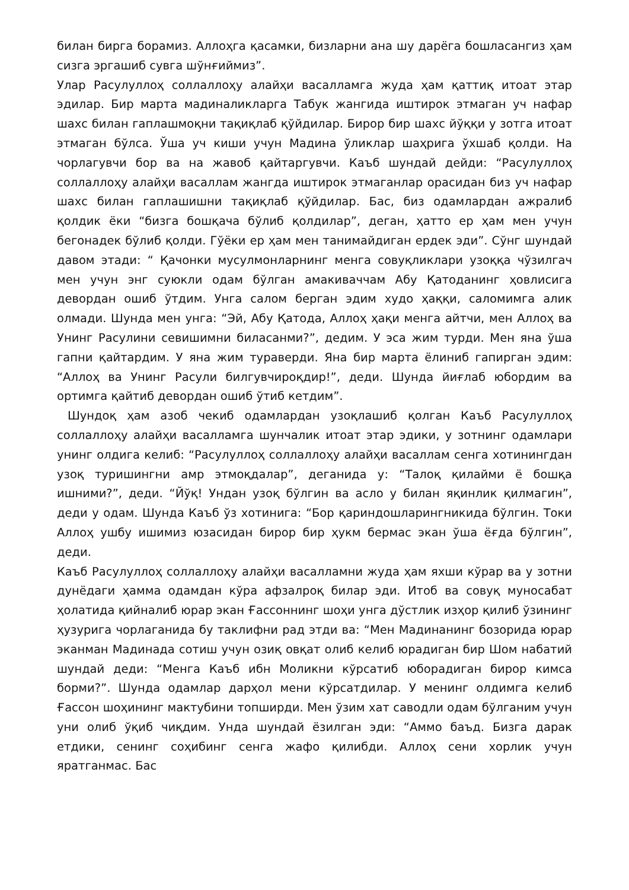билан бирга борамиз. Аллоҳга қасамки, бизларни ана шу дарёга бошласангиз ҳам сизга эргашиб сувга шўнғиймиз”.
Улар Расулуллоҳ соллаллоҳу алайҳи васалламга жуда ҳам қаттиқ итоат этар эдилар. Бир марта мадиналикларга Табук жангида иштирок этмаган уч нафар шахс билан гаплашмоқни тақиқлаб қўйдилар. Бирор бир шахс йўққи у зотга итоат этмаган бўлса. Ўша уч киши учун Мадина ўликлар шаҳрига ўхшаб қолди. На чорлагувчи бор ва на жавоб қайтаргувчи. Каъб шундай дейди: “Расулуллоҳ соллаллоҳу алайҳи васаллам жангда иштирок этмаганлар орасидан биз уч нафар шахс билан гаплашишни тақиқлаб қўйдилар. Бас, биз одамлардан ажралиб қолдик ёки “бизга бошқача бўлиб қолдилар”, деган, ҳатто ер ҳам мен учун бегонадек бўлиб қолди. Гўёки ер ҳам мен танимайдиган ердек эди”. Сўнг шундай давом этади: “ Қачонки мусулмонларнинг менга совуқликлари узоққа чўзилгач мен учун энг суюкли одам бўлган амакиваччам Абу Қатоданинг ҳовлисига девордан ошиб ўтдим. Унга салом берган эдим худо ҳаққи, саломимга алик олмади. Шунда мен унга: “Эй, Абу Қатода, Аллоҳ ҳақи менга айтчи, мен Аллоҳ ва Унинг Расулини севишимни биласанми?”, дедим. У эса жим турди. Мен яна ўша гапни қайтардим. У яна жим тураверди. Яна бир марта ёлиниб гапирган эдим: “Аллоҳ ва Унинг Расули билгувчироқдир!”, деди. Шунда йиғлаб юбордим ва ортимга қайтиб девордан ошиб ўтиб кетдим”.
Шундоқ ҳам азоб чекиб одамлардан узоқлашиб қолган Каъб Расулуллоҳ соллаллоҳу алайҳи васалламга шунчалик итоат этар эдики, у зотнинг одамлари унинг олдига келиб: “Расулуллоҳ соллаллоҳу алайҳи васаллам сенга хотинингдан узоқ туришингни амр этмоқдалар”, деганида у: “Талоқ қилайми ё бошқа ишними?”, деди. “Йўқ! Ундан узоқ бўлгин ва асло у билан яқинлик қилмагин”, деди у одам. Шунда Каъб ўз хотинига: “Бор қариндошларингникида бўлгин. Токи Аллоҳ ушбу ишимиз юзасидан бирор бир ҳукм бермас экан ўша ёғда бўлгин”, деди.
Каъб Расулуллоҳ соллаллоҳу алайҳи васалламни жуда ҳам яхши кўрар ва у зотни дунёдаги ҳамма одамдан кўра афзалроқ билар эди. Итоб ва совуқ муносабат ҳолатида қийналиб юрар экан Ғассоннинг шоҳи унга дўстлик изҳор қилиб ўзининг ҳузурига чорлаганида бу таклифни рад этди ва: “Мен Мадинанинг бозорида юрар эканман Мадинада сотиш учун озиқ овқат олиб келиб юрадиган бир Шом набатий шундай деди: “Менга Каъб ибн Моликни кўрсатиб юборадиган бирор кимса борми?”. Шунда одамлар дарҳол мени кўрсатдилар. У менинг олдимга келиб Ғассон шоҳининг мактубини топширди. Мен ўзим хат саводли одам бўлганим учун уни олиб ўқиб чиқдим. Унда шундай ёзилган эди: “Аммо баъд. Бизга дарак етдики, сенинг соҳибинг сенга жафо қилибди. Аллоҳ сени хорлик учун яратганмас. Бас